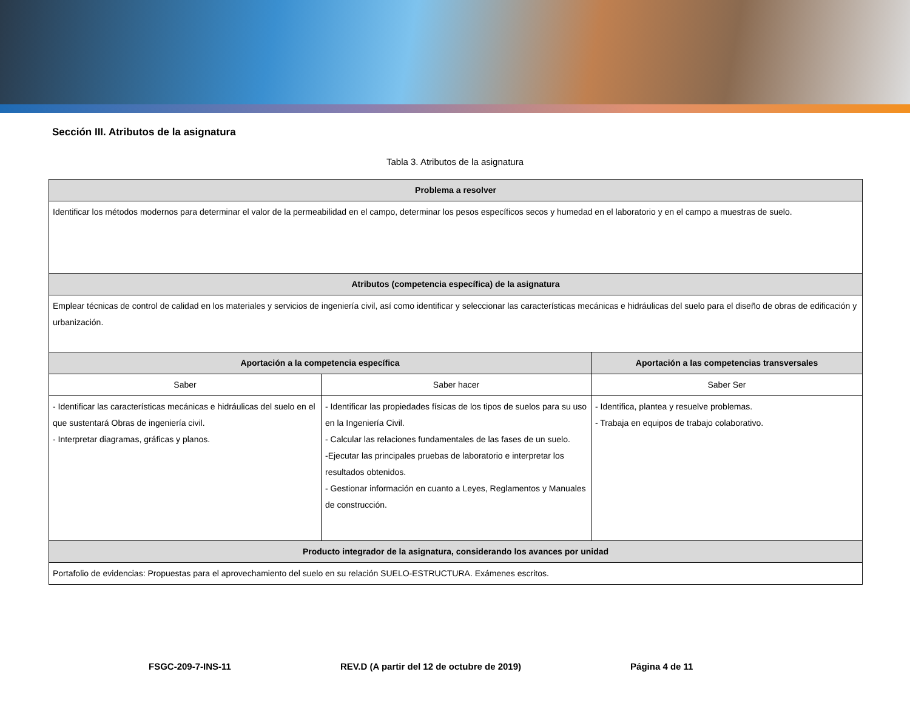Sección III. Atributos de la asignatura
Tabla 3. Atributos de la asignatura
| Problema a resolver | | |
| --- | --- | --- |
| Identificar los métodos modernos para determinar el valor de la permeabilidad en el campo, determinar los pesos específicos secos y humedad en el laboratorio y en el campo a muestras de suelo. | | |
| Atributos (competencia específica) de la asignatura | | |
| Emplear técnicas de control de calidad en los materiales y servicios de ingeniería civil, así como identificar y seleccionar las características mecánicas e hidráulicas del suelo para el diseño de obras de edificación y urbanización. | | |
| Aportación a la competencia específica | | Aportación a las competencias transversales |
| Saber | Saber hacer | Saber Ser |
| - Identificar las características mecánicas e hidráulicas del suelo en el que sustentará Obras de ingeniería civil. - Interpretar diagramas, gráficas y planos. | - Identificar las propiedades físicas de los tipos de suelos para su uso en la Ingeniería Civil. - Calcular las relaciones fundamentales de las fases de un suelo. -Ejecutar las principales pruebas de laboratorio e interpretar los resultados obtenidos. - Gestionar información en cuanto a Leyes, Reglamentos y Manuales de construcción. | - Identifica, plantea y resuelve problemas. - Trabaja en equipos de trabajo colaborativo. |
| Producto integrador de la asignatura, considerando los avances por unidad | | |
| Portafolio de evidencias: Propuestas para el aprovechamiento del suelo en su relación SUELO-ESTRUCTURA. Exámenes escritos. | | |
FSGC-209-7-INS-11 REV.D (A partir del 12 de octubre de 2019) Página 4 de 11